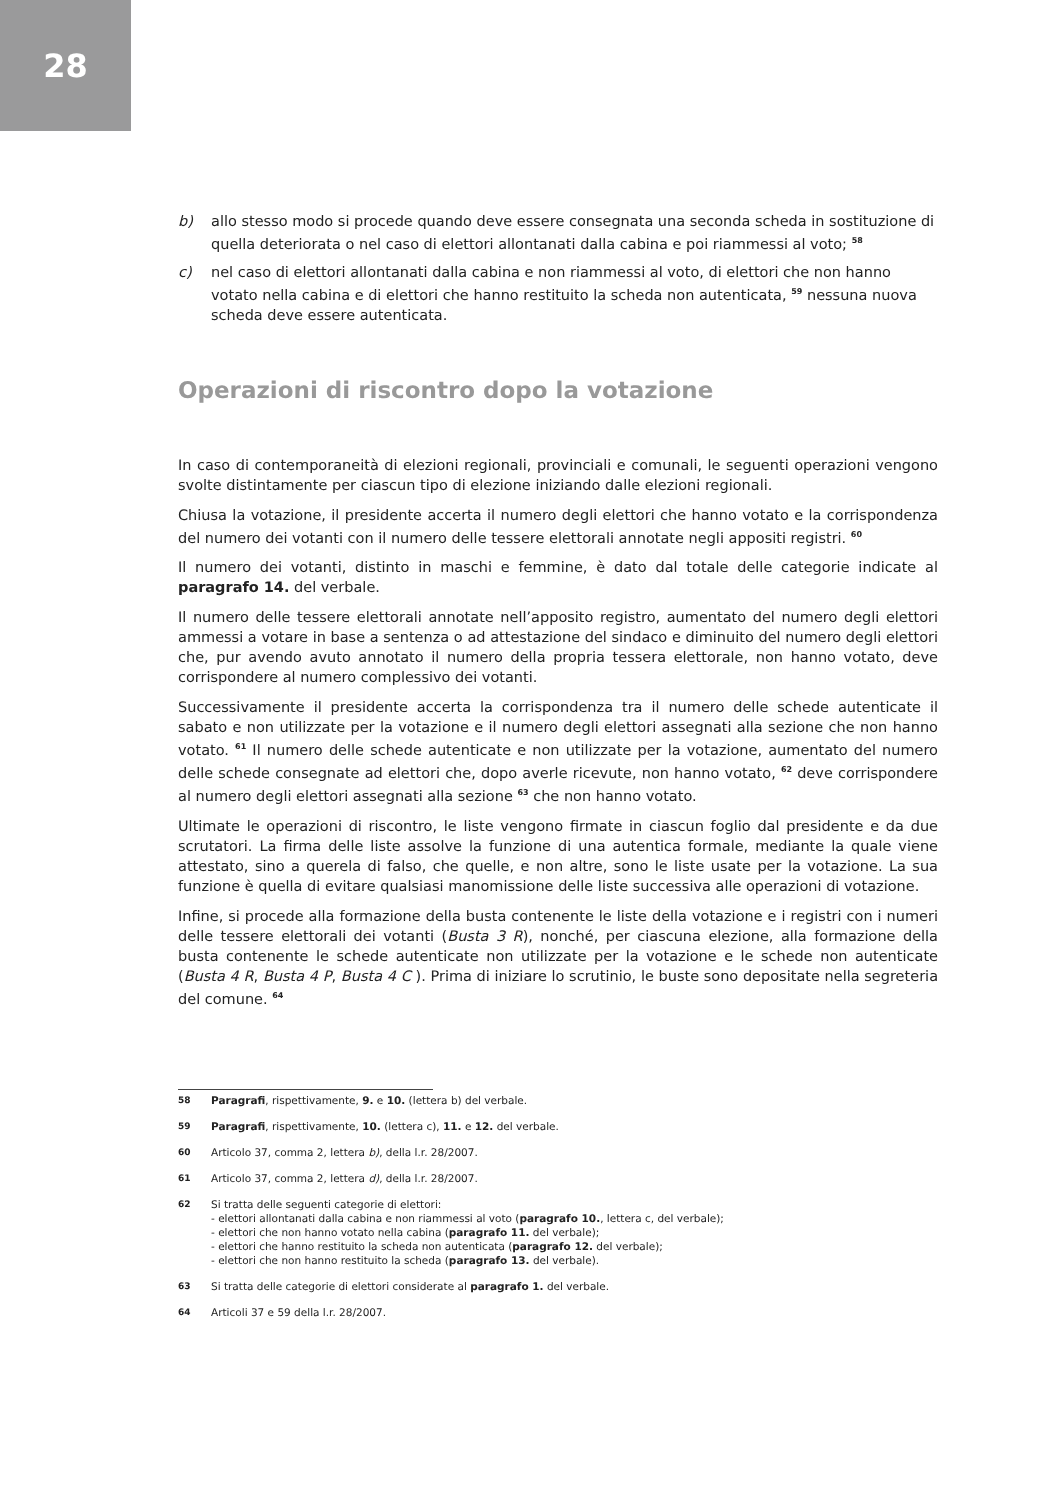28
b) allo stesso modo si procede quando deve essere consegnata una seconda scheda in sostituzione di quella deteriorata o nel caso di elettori allontanati dalla cabina e poi riammessi al voto; <sup>58</sup>
c) nel caso di elettori allontanati dalla cabina e non riammessi al voto, di elettori che non hanno votato nella cabina e di elettori che hanno restituito la scheda non autenticata, <sup>59</sup> nessuna nuova scheda deve essere autenticata.
Operazioni di riscontro dopo la votazione
In caso di contemporaneità di elezioni regionali, provinciali e comunali, le seguenti operazioni vengono svolte distintamente per ciascun tipo di elezione iniziando dalle elezioni regionali.
Chiusa la votazione, il presidente accerta il numero degli elettori che hanno votato e la corrispondenza del numero dei votanti con il numero delle tessere elettorali annotate negli appositi registri. <sup>60</sup>
Il numero dei votanti, distinto in maschi e femmine, è dato dal totale delle categorie indicate al paragrafo 14. del verbale.
Il numero delle tessere elettorali annotate nell’apposito registro, aumentato del numero degli elettori ammessi a votare in base a sentenza o ad attestazione del sindaco e diminuito del numero degli elettori che, pur avendo avuto annotato il numero della propria tessera elettorale, non hanno votato, deve corrispondere al numero complessivo dei votanti.
Successivamente il presidente accerta la corrispondenza tra il numero delle schede autenticate il sabato e non utilizzate per la votazione e il numero degli elettori assegnati alla sezione che non hanno votato. <sup>61</sup> Il numero delle schede autenticate e non utilizzate per la votazione, aumentato del numero delle schede consegnate ad elettori che, dopo averle ricevute, non hanno votato, <sup>62</sup> deve corrispondere al numero degli elettori assegnati alla sezione <sup>63</sup> che non hanno votato.
Ultimate le operazioni di riscontro, le liste vengono firmate in ciascun foglio dal presidente e da due scrutatori. La firma delle liste assolve la funzione di una autentica formale, mediante la quale viene attestato, sino a querela di falso, che quelle, e non altre, sono le liste usate per la votazione. La sua funzione è quella di evitare qualsiasi manomissione delle liste successiva alle operazioni di votazione.
Infine, si procede alla formazione della busta contenente le liste della votazione e i registri con i numeri delle tessere elettorali dei votanti (Busta 3 R), nonché, per ciascuna elezione, alla formazione della busta contenente le schede autenticate non utilizzate per la votazione e le schede non autenticate (Busta 4 R, Busta 4 P, Busta 4 C ). Prima di iniziare lo scrutinio, le buste sono depositate nella segreteria del comune. <sup>64</sup>
58 Paragrafi, rispettivamente, 9. e 10. (lettera b) del verbale.
59 Paragrafi, rispettivamente, 10. (lettera c), 11. e 12. del verbale.
60 Articolo 37, comma 2, lettera b), della l.r. 28/2007.
61 Articolo 37, comma 2, lettera d), della l.r. 28/2007.
62 Si tratta delle seguenti categorie di elettori:
- elettori allontanati dalla cabina e non riammessi al voto (paragrafo 10., lettera c, del verbale);
- elettori che non hanno votato nella cabina (paragrafo 11. del verbale);
- elettori che hanno restituito la scheda non autenticata (paragrafo 12. del verbale);
- elettori che non hanno restituito la scheda (paragrafo 13. del verbale).
63 Si tratta delle categorie di elettori considerate al paragrafo 1. del verbale.
64 Articoli 37 e 59 della l.r. 28/2007.